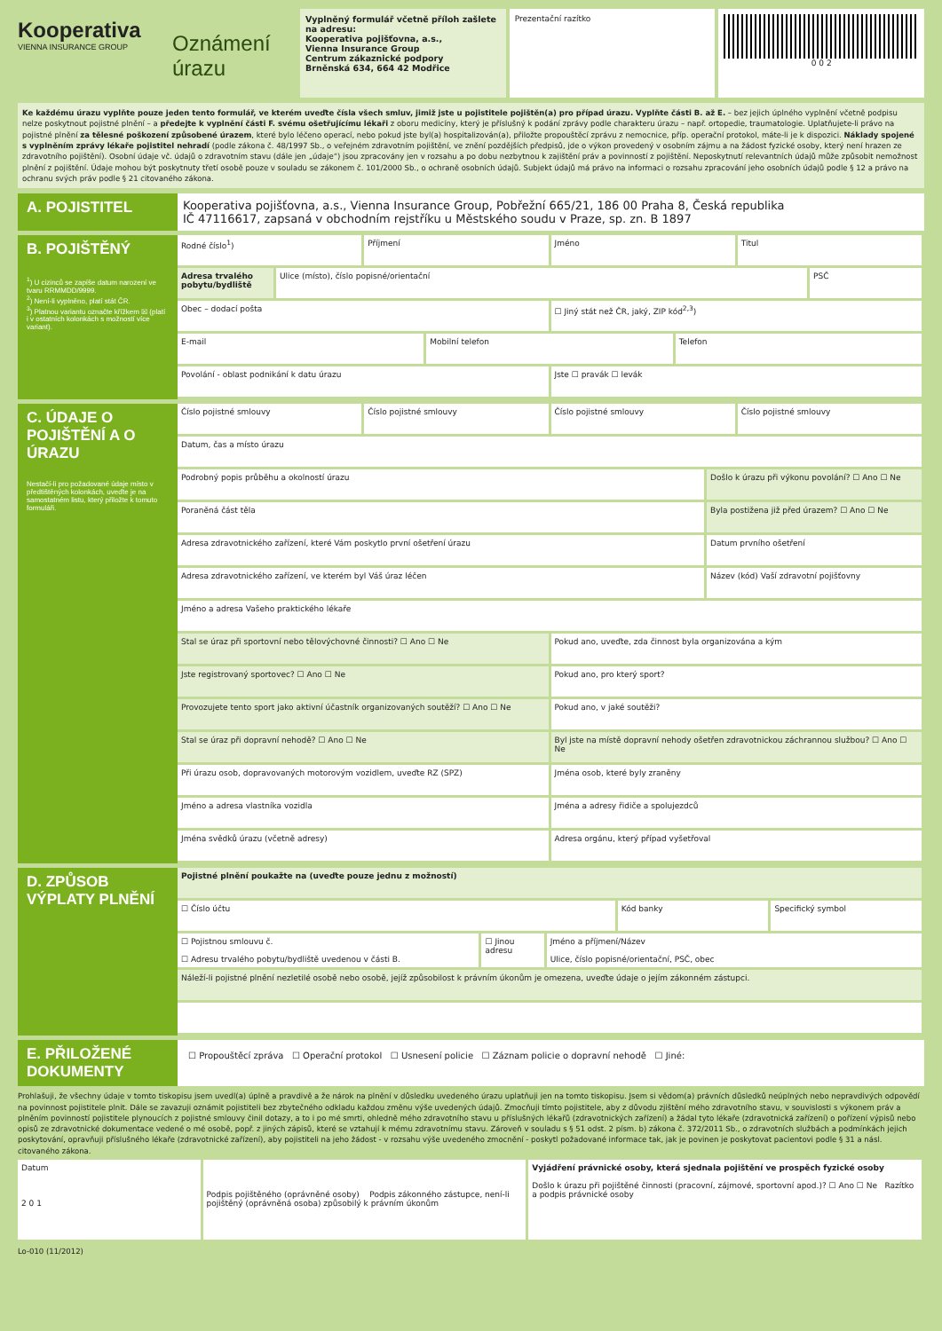Kooperativa
VIENNA INSURANCE GROUP
Oznámení úrazu
Vyplněný formulář včetně příloh zašlete na adresu:
Kooperativa pojišťovna, a.s.,
Vienna Insurance Group
Centrum zákaznické podpory
Brněnská 634, 664 42 Modřice
Prezentační razítko 0 0 2
Ke každému úrazu vyplňte pouze jeden tento formulář, ve kterém uveďte čísla všech smluv, jimiž jste u pojistitele pojištěn(a) pro případ úrazu. Vyplňte části B. až E. – bez jejich úplného vyplnění včetně podpisu nelze poskytnout pojistné plnění – a předejte k vyplnění části F. svému ošetřujícímu lékaři z oboru medicíny, který je příslušný k podání zprávy podle charakteru úrazu – např. ortopedie, traumatologie. Uplatňujete-li právo na pojistné plnění za tělesné poškození způsobené úrazem, které bylo léčeno operací, nebo pokud jste byl(a) hospitalizován(a), přiložte propouštěcí zprávu z nemocnice, příp. operační protokol, máte-li je k dispozici. Náklady spojené s vyplněním zprávy lékaře pojistitel nehradí (podle zákona č. 48/1997 Sb., o veřejném zdravotním pojištění, ve znění pozdějších předpisů, jde o výkon provedený v osobním zájmu a na žádost fyzické osoby, který není hrazen ze zdravotního pojištění). Osobní údaje vč. údajů o zdravotním stavu (dále jen „údaje“) jsou zpracovány jen v rozsahu a po dobu nezbytnou k zajištění práv a povinností z pojištění. Neposkytnutí relevantních údajů může způsobit nemožnost plnění z pojištění. Údaje mohou být poskytnuty třetí osobě pouze v souladu se zákonem č. 101/2000 Sb., o ochraně osobních údajů. Subjekt údajů má právo na informaci o rozsahu zpracování jeho osobních údajů podle § 12 a právo na ochranu svých práv podle § 21 citovaného zákona.
A. POJISTITEL
Kooperativa pojišťovna, a.s., Vienna Insurance Group, Pobřežní 665/21, 186 00 Praha 8, Česká republika
IČ 47116617, zapsaná v obchodním rejstříku u Městského soudu v Praze, sp. zn. B 1897
B. POJIŠTĚNÝ
<sup>1</sup>) U cizinců se zapíše datum narození ve tvaru RRMMDD/9999.
<sup>2</sup>) Není-li vyplněno, platí stát ČR.
<sup>3</sup>) Platnou variantu označte křížkem ☒ (platí i v ostatních kolonkách s možností více variant).
Rodné číslo<sup>1</sup>) Příjmení Jméno Titul
Adresa trvalého pobytu/bydliště
Ulice (místo), číslo popisné/orientační
PSČ
Obec – dodací pošta ☐ Jiný stát než ČR, jaký, ZIP kód<sup>2,3</sup>)
E-mail Mobilní telefon Telefon
Povolání - oblast podnikání k datu úrazu
Jste ☐ pravák ☐ levák
C. ÚDAJE O POJIŠTĚNÍ A O ÚRAZU
Nestačí-li pro požadované údaje místo v předtištěných kolonkách, uveďte je na samostatném listu, který přiložte k tomuto formuláři.
Číslo pojistné smlouvy Číslo pojistné smlouvy Číslo pojistné smlouvy Číslo pojistné smlouvy
Datum, čas a místo úrazu
Podrobný popis průběhu a okolností úrazu
Došlo k úrazu při výkonu povolání? ☐ Ano ☐ Ne
Poraněná část těla Byla postižena již před úrazem? ☐ Ano ☐ Ne
Adresa zdravotnického zařízení, které Vám poskytlo první ošetření úrazu
Datum prvního ošetření
Adresa zdravotnického zařízení, ve kterém byl Váš úraz léčen
Název (kód) Vaší zdravotní pojišťovny
Jméno a adresa Vašeho praktického lékaře
Stal se úraz při sportovní nebo tělovýchovné činnosti? ☐ Ano ☐ Ne
Pokud ano, uveďte, zda činnost byla organizována a kým
Jste registrovaný sportovec? ☐ Ano ☐ Ne
Pokud ano, pro který sport?
Provozujete tento sport jako aktivní účastník organizovaných soutěží? ☐ Ano ☐ Ne
Pokud ano, v jaké soutěži?
Stal se úraz při dopravní nehodě? ☐ Ano ☐ Ne
Byl jste na místě dopravní nehody ošetřen zdravotnickou záchrannou službou? ☐ Ano ☐ Ne
Při úrazu osob, dopravovaných motorovým vozidlem, uveďte RZ (SPZ)
Jména osob, které byly zraněny
Jméno a adresa vlastníka vozidla
Jména a adresy řidiče a spolujezdců
Jména svědků úrazu (včetně adresy)
Adresa orgánu, který případ vyšetřoval
D. ZPŮSOB VÝPLATY PLNĚNÍ
Pojistné plnění poukažte na (uveďte pouze jednu z možností)
☐ Číslo účtu Kód banky Specifický symbol
☐ Pojistnou smlouvu č.
☐ Adresu trvalého pobytu/bydliště uvedenou v části B.
☐ Jinou adresu Jméno a příjmení/Název
Ulice, číslo popisné/orientační, PSČ, obec
Náleží-li pojistné plnění nezletilé osobě nebo osobě, jejíž způsobilost k právním úkonům je omezena, uveďte údaje o jejím zákonném zástupci.
E. PŘILOŽENÉ DOKUMENTY
☐ Propouštěcí zpráva ☐ Operační protokol ☐ Usnesení policie ☐ Záznam policie o dopravní nehodě ☐ Jiné:
Prohlašuji, že všechny údaje v tomto tiskopisu jsem uvedl(a) úplně a pravdivě a že nárok na plnění v důsledku uvedeného úrazu uplatňuji jen na tomto tiskopisu. Jsem si vědom(a) právních důsledků neúplných nebo nepravdivých odpovědí na povinnost pojistitele plnit. Dále se zavazuji oznámit pojistiteli bez zbytečného odkladu každou změnu výše uvedených údajů. Zmocňuji tímto pojistitele, aby z důvodu zjištění mého zdravotního stavu, v souvislosti s výkonem práv a plněním povinností pojistitele plynoucích z pojistné smlouvy činil dotazy, a to i po mé smrti, ohledně mého zdravotního stavu u příslušných lékařů (zdravotnických zařízení) a žádal tyto lékaře (zdravotnická zařízení) o pořízení výpisů nebo opisů ze zdravotnické dokumentace vedené o mé osobě, popř. z jiných zápisů, které se vztahují k mému zdravotnímu stavu. Zároveň v souladu s § 51 odst. 2 písm. b) zákona č. 372/2011 Sb., o zdravotních službách a podmínkách jejich poskytování, opravňuji příslušného lékaře (zdravotnické zařízení), aby pojistiteli na jeho žádost - v rozsahu výše uvedeného zmocnění - poskytl požadované informace tak, jak je povinen je poskytovat pacientovi podle § 31 a násl. citovaného zákona.
Datum
2 0 1
Podpis pojištěného (oprávněné osoby) Podpis zákonného zástupce, není-li pojištěný (oprávněná osoba) způsobilý k právním úkonům
Vyjádření právnické osoby, která sjednala pojištění ve prospěch fyzické osoby
Došlo k úrazu při pojištěné činnosti (pracovní, zájmové, sportovní apod.)? ☐ Ano ☐ Ne Razítko a podpis právnické osoby
Lo-010 (11/2012)